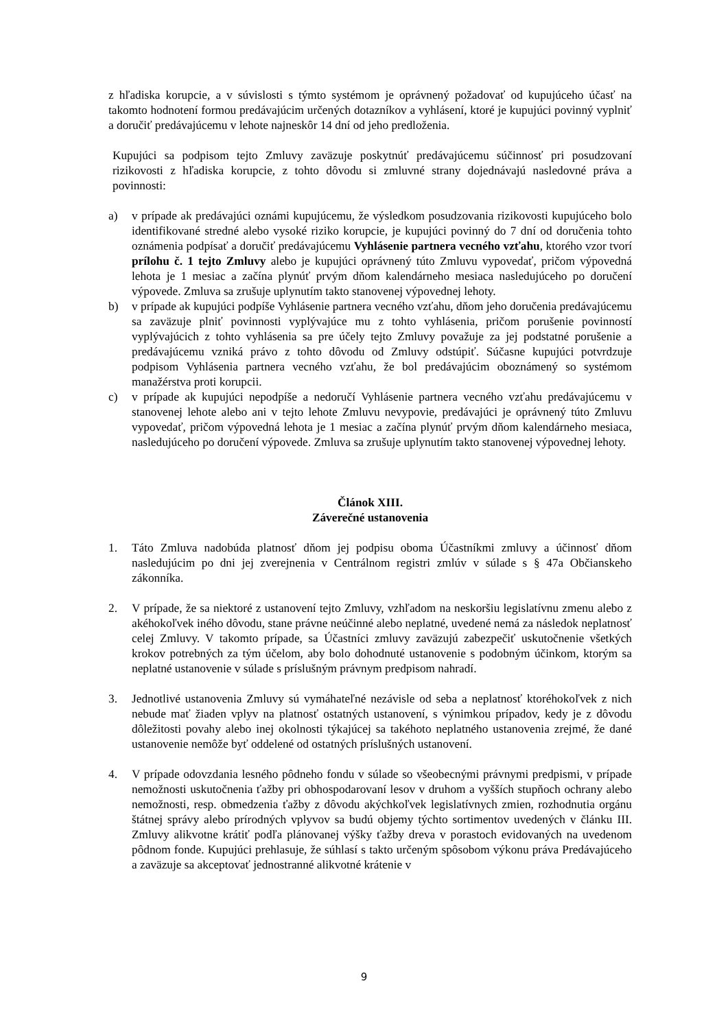z hľadiska korupcie, a v súvislosti s týmto systémom je oprávnený požadovať od kupujúceho účasť na takomto hodnotení formou predávajúcim určených dotazníkov a vyhlásení, ktoré je kupujúci povinný vyplniť a doručiť predávajúcemu v lehote najneskôr 14 dní od jeho predloženia.
Kupujúci sa podpisom tejto Zmluvy zaväzuje poskytnúť predávajúcemu súčinnosť pri posudzovaní rizikovosti z hľadiska korupcie, z tohto dôvodu si zmluvné strany dojednávajú nasledovné práva a povinnosti:
a) v prípade ak predávajúci oznámi kupujúcemu, že výsledkom posudzovania rizikovosti kupujúceho bolo identifikované stredné alebo vysoké riziko korupcie, je kupujúci povinný do 7 dní od doručenia tohto oznámenia podpísať a doručiť predávajúcemu Vyhlásenie partnera vecného vzťahu, ktorého vzor tvorí prílohu č. 1 tejto Zmluvy alebo je kupujúci oprávnený túto Zmluvu vypovedať, pričom výpovedná lehota je 1 mesiac a začína plynúť prvým dňom kalendárneho mesiaca nasledujúceho po doručení výpovede. Zmluva sa zrušuje uplynutím takto stanovenej výpovednej lehoty.
b) v prípade ak kupujúci podpíše Vyhlásenie partnera vecného vzťahu, dňom jeho doručenia predávajúcemu sa zaväzuje plniť povinnosti vyplývajúce mu z tohto vyhlásenia, pričom porušenie povinností vyplývajúcich z tohto vyhlásenia sa pre účely tejto Zmluvy považuje za jej podstatné porušenie a predávajúcemu vzniká právo z tohto dôvodu od Zmluvy odstúpiť. Súčasne kupujúci potvrdzuje podpisom Vyhlásenia partnera vecného vzťahu, že bol predávajúcim oboznámený so systémom manažérstva proti korupcii.
c) v prípade ak kupujúci nepodpíše a nedoručí Vyhlásenie partnera vecného vzťahu predávajúcemu v stanovenej lehote alebo ani v tejto lehote Zmluvu nevypovie, predávajúci je oprávnený túto Zmluvu vypovedať, pričom výpovedná lehota je 1 mesiac a začína plynúť prvým dňom kalendárneho mesiaca, nasledujúceho po doručení výpovede. Zmluva sa zrušuje uplynutím takto stanovenej výpovednej lehoty.
Článok XIII.
Záverečné ustanovenia
1. Táto Zmluva nadobúda platnosť dňom jej podpisu oboma Účastníkmi zmluvy a účinnosť dňom nasledujúcim po dni jej zverejnenia v Centrálnom registri zmlúv v súlade s § 47a Občianskeho zákonníka.
2. V prípade, že sa niektoré z ustanovení tejto Zmluvy, vzhľadom na neskoršiu legislatívnu zmenu alebo z akéhokoľvek iného dôvodu, stane právne neúčinné alebo neplatné, uvedené nemá za následok neplatnosť celej Zmluvy. V takomto prípade, sa Účastníci zmluvy zaväzujú zabezpečiť uskutočnenie všetkých krokov potrebných za tým účelom, aby bolo dohodnuté ustanovenie s podobným účinkom, ktorým sa neplatné ustanovenie v súlade s príslušným právnym predpisom nahradí.
3. Jednotlivé ustanovenia Zmluvy sú vymáhateľné nezávisle od seba a neplatnosť ktoréhokoľvek z nich nebude mať žiaden vplyv na platnosť ostatných ustanovení, s výnimkou prípadov, kedy je z dôvodu dôležitosti povahy alebo inej okolnosti týkajúcej sa takéhoto neplatného ustanovenia zrejmé, že dané ustanovenie nemôže byť oddelené od ostatných príslušných ustanovení.
4. V prípade odovzdania lesného pôdneho fondu v súlade so všeobecnými právnymi predpismi, v prípade nemožnosti uskutočnenia ťažby pri obhospodarovaní lesov v druhom a vyšších stupňoch ochrany alebo nemožnosti, resp. obmedzenia ťažby z dôvodu akýchkoľvek legislatívnych zmien, rozhodnutia orgánu štátnej správy alebo prírodných vplyvov sa budú objemy týchto sortimentov uvedených v článku III. Zmluvy alikvotne krátiť podľa plánovanej výšky ťažby dreva v porastoch evidovaných na uvedenom pôdnom fonde. Kupujúci prehlasuje, že súhlasí s takto určeným spôsobom výkonu práva Predávajúceho a zaväzuje sa akceptovať jednostranné alikvotné krátenie v
9